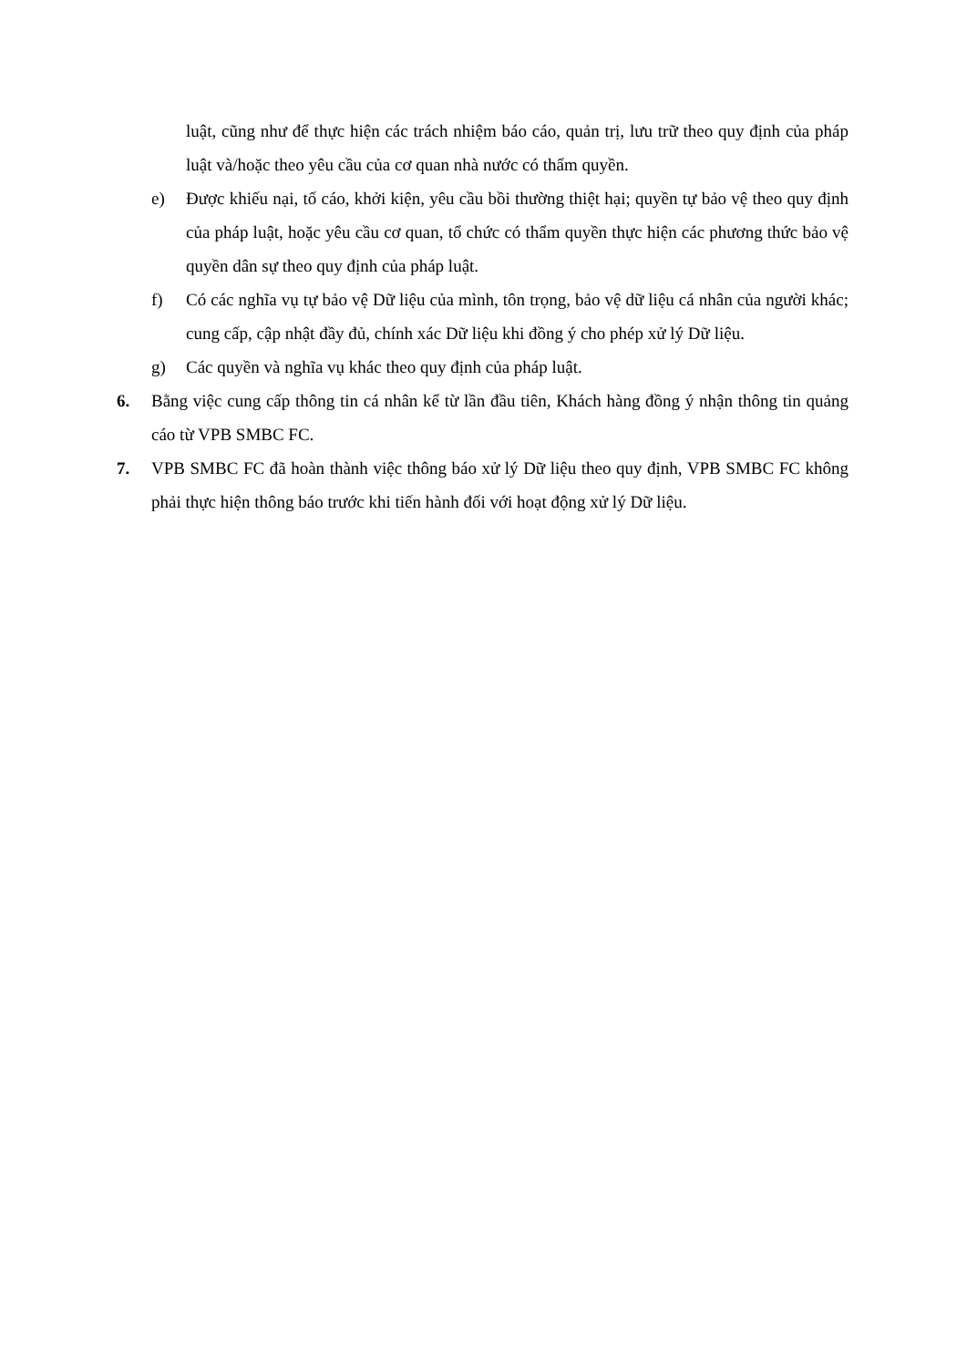luật, cũng như để thực hiện các trách nhiệm báo cáo, quản trị, lưu trữ theo quy định của pháp luật và/hoặc theo yêu cầu của cơ quan nhà nước có thẩm quyền.
e) Được khiếu nại, tố cáo, khởi kiện, yêu cầu bồi thường thiệt hại; quyền tự bảo vệ theo quy định của pháp luật, hoặc yêu cầu cơ quan, tổ chức có thẩm quyền thực hiện các phương thức bảo vệ quyền dân sự theo quy định của pháp luật.
f) Có các nghĩa vụ tự bảo vệ Dữ liệu của mình, tôn trọng, bảo vệ dữ liệu cá nhân của người khác; cung cấp, cập nhật đầy đủ, chính xác Dữ liệu khi đồng ý cho phép xử lý Dữ liệu.
g) Các quyền và nghĩa vụ khác theo quy định của pháp luật.
6. Bằng việc cung cấp thông tin cá nhân kể từ lần đầu tiên, Khách hàng đồng ý nhận thông tin quảng cáo từ VPB SMBC FC.
7. VPB SMBC FC đã hoàn thành việc thông báo xử lý Dữ liệu theo quy định, VPB SMBC FC không phải thực hiện thông báo trước khi tiến hành đối với hoạt động xử lý Dữ liệu.